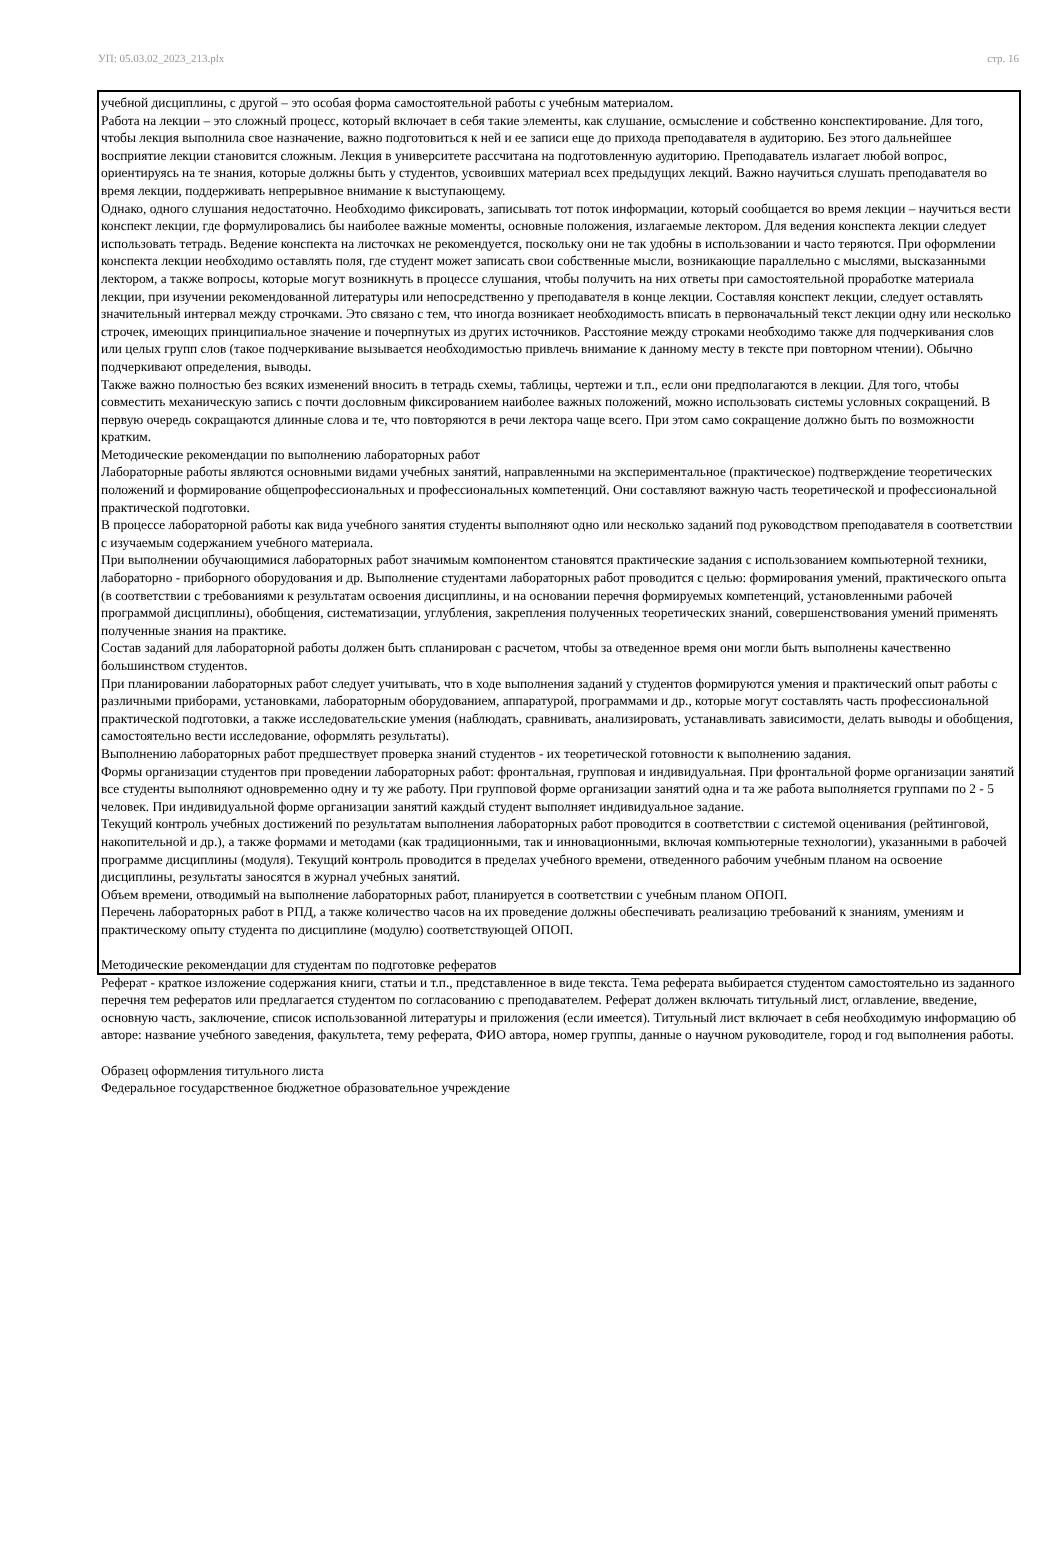УП: 05.03.02_2023_213.plx стр. 16
учебной дисциплины, с другой – это особая форма самостоятельной работы с учебным материалом.
Работа на лекции – это сложный процесс, который включает в себя такие элементы, как слушание, осмысление и собственно конспектирование. Для того, чтобы лекция выполнила свое назначение, важно подготовиться к ней и ее записи еще до прихода преподавателя в аудиторию. Без этого дальнейшее восприятие лекции становится сложным. Лекция в университете рассчитана на подготовленную аудиторию. Преподаватель излагает любой вопрос, ориентируясь на те знания, которые должны быть у студентов, усвоивших материал всех предыдущих лекций. Важно научиться слушать преподавателя во время лекции, поддерживать непрерывное внимание к выступающему.
Однако, одного слушания недостаточно. Необходимо фиксировать, записывать тот поток информации, который сообщается во время лекции – научиться вести конспект лекции, где формулировались бы наиболее важные моменты, основные положения, излагаемые лектором. Для ведения конспекта лекции следует использовать тетрадь. Ведение конспекта на листочках не рекомендуется, поскольку они не так удобны в использовании и часто теряются. При оформлении конспекта лекции необходимо оставлять поля, где студент может записать свои собственные мысли, возникающие параллельно с мыслями, высказанными лектором, а также вопросы, которые могут возникнуть в процессе слушания, чтобы получить на них ответы при самостоятельной проработке материала лекции, при изучении рекомендованной литературы или непосредственно у преподавателя в конце лекции. Составляя конспект лекции, следует оставлять значительный интервал между строчками. Это связано с тем, что иногда возникает необходимость вписать в первоначальный текст лекции одну или несколько строчек, имеющих принципиальное значение и почерпнутых из других источников. Расстояние между строками необходимо также для подчеркивания слов или целых групп слов (такое подчеркивание вызывается необходимостью привлечь внимание к данному месту в тексте при повторном чтении). Обычно подчеркивают определения, выводы.
Также важно полностью без всяких изменений вносить в тетрадь схемы, таблицы, чертежи и т.п., если они предполагаются в лекции. Для того, чтобы совместить механическую запись с почти дословным фиксированием наиболее важных положений, можно использовать системы условных сокращений. В первую очередь сокращаются длинные слова и те, что повторяются в речи лектора чаще всего. При этом само сокращение должно быть по возможности кратким.
Методические рекомендации по выполнению лабораторных работ
Лабораторные работы являются основными видами учебных занятий, направленными на экспериментальное (практическое) подтверждение теоретических положений и формирование общепрофессиональных и профессиональных компетенций. Они составляют важную часть теоретической и профессиональной практической подготовки.
В процессе лабораторной работы как вида учебного занятия студенты выполняют одно или несколько заданий под руководством преподавателя в соответствии с изучаемым содержанием учебного материала.
При выполнении обучающимися лабораторных работ значимым компонентом становятся практические задания с использованием компьютерной техники, лабораторно - приборного оборудования и др. Выполнение студентами лабораторных работ проводится с целью: формирования умений, практического опыта (в соответствии с требованиями к результатам освоения дисциплины, и на основании перечня формируемых компетенций, установленными рабочей программой дисциплины), обобщения, систематизации, углубления, закрепления полученных теоретических знаний, совершенствования умений применять полученные знания на практике.
Состав заданий для лабораторной работы должен быть спланирован с расчетом, чтобы за отведенное время они могли быть выполнены качественно большинством студентов.
При планировании лабораторных работ следует учитывать, что в ходе выполнения заданий у студентов формируются умения и практический опыт работы с различными приборами, установками, лабораторным оборудованием, аппаратурой, программами и др., которые могут составлять часть профессиональной практической подготовки, а также исследовательские умения (наблюдать, сравнивать, анализировать, устанавливать зависимости, делать выводы и обобщения, самостоятельно вести исследование, оформлять результаты).
Выполнению лабораторных работ предшествует проверка знаний студентов - их теоретической готовности к выполнению задания.
Формы организации студентов при проведении лабораторных работ: фронтальная, групповая и индивидуальная. При фронтальной форме организации занятий все студенты выполняют одновременно одну и ту же работу. При групповой форме организации занятий одна и та же работа выполняется группами по 2 - 5 человек. При индивидуальной форме организации занятий каждый студент выполняет индивидуальное задание.
Текущий контроль учебных достижений по результатам выполнения лабораторных работ проводится в соответствии с системой оценивания (рейтинговой, накопительной и др.), а также формами и методами (как традиционными, так и инновационными, включая компьютерные технологии), указанными в рабочей программе дисциплины (модуля). Текущий контроль проводится в пределах учебного времени, отведенного рабочим учебным планом на освоение дисциплины, результаты заносятся в журнал учебных занятий.
Объем времени, отводимый на выполнение лабораторных работ, планируется в соответствии с учебным планом ОПОП.
Перечень лабораторных работ в РПД, а также количество часов на их проведение должны обеспечивать реализацию требований к знаниям, умениям и практическому опыту студента по дисциплине (модулю) соответствующей ОПОП.
Методические рекомендации для студентам по подготовке рефератов
Реферат - краткое изложение содержания книги, статьи и т.п., представленное в виде текста. Тема реферата выбирается студентом самостоятельно из заданного перечня тем рефератов или предлагается студентом по согласованию с преподавателем. Реферат должен включать титульный лист, оглавление, введение, основную часть, заключение, список использованной литературы и приложения (если имеется). Титульный лист включает в себя необходимую информацию об авторе: название учебного заведения, факультета, тему реферата, ФИО автора, номер группы, данные о научном руководителе, город и год выполнения работы.
Образец оформления титульного листа
Федеральное государственное бюджетное образовательное учреждение